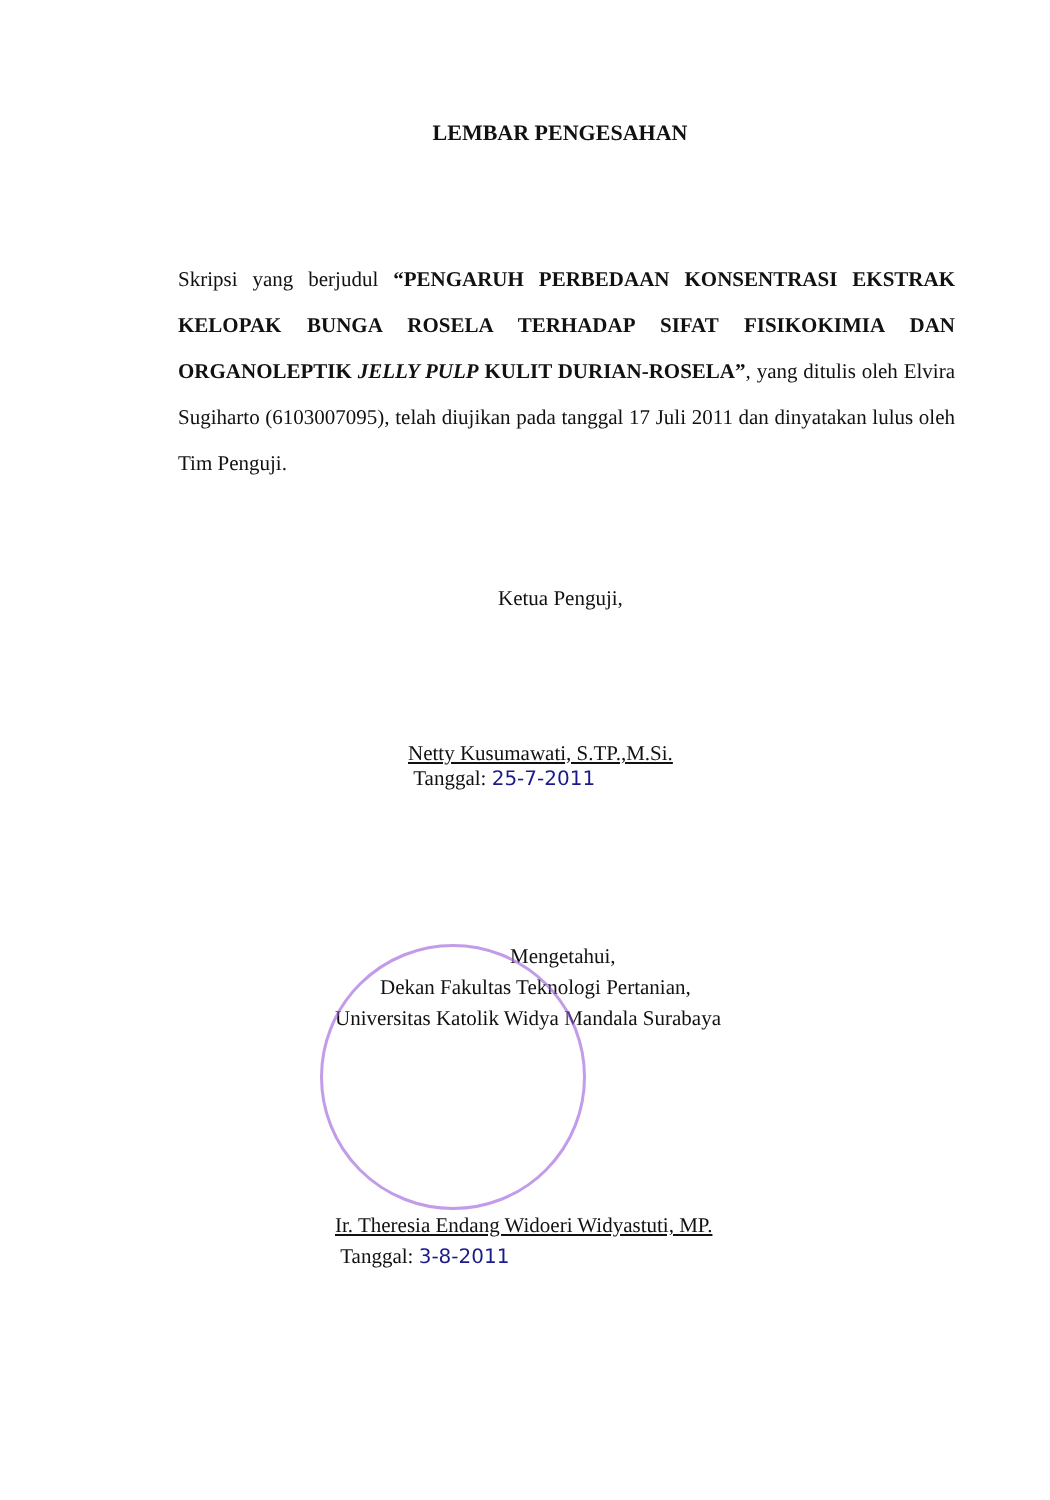LEMBAR PENGESAHAN
Skripsi yang berjudul “PENGARUH PERBEDAAN KONSENTRASI EKSTRAK KELOPAK BUNGA ROSELA TERHADAP SIFAT FISIKOKIMIA DAN ORGANOLEPTIK JELLY PULP KULIT DURIAN-ROSELA”, yang ditulis oleh Elvira Sugiharto (6103007095), telah diujikan pada tanggal 17 Juli 2011 dan dinyatakan lulus oleh Tim Penguji.
Ketua Penguji,
Netty Kusumawati, S.TP.,M.Si.
Tanggal: 25-7-2011
Mengetahui,
Dekan Fakultas Teknologi Pertanian,
Universitas Katolik Widya Mandala Surabaya
Ir. Theresia Endang Widoeri Widyastuti, MP.
Tanggal: 3-8-2011